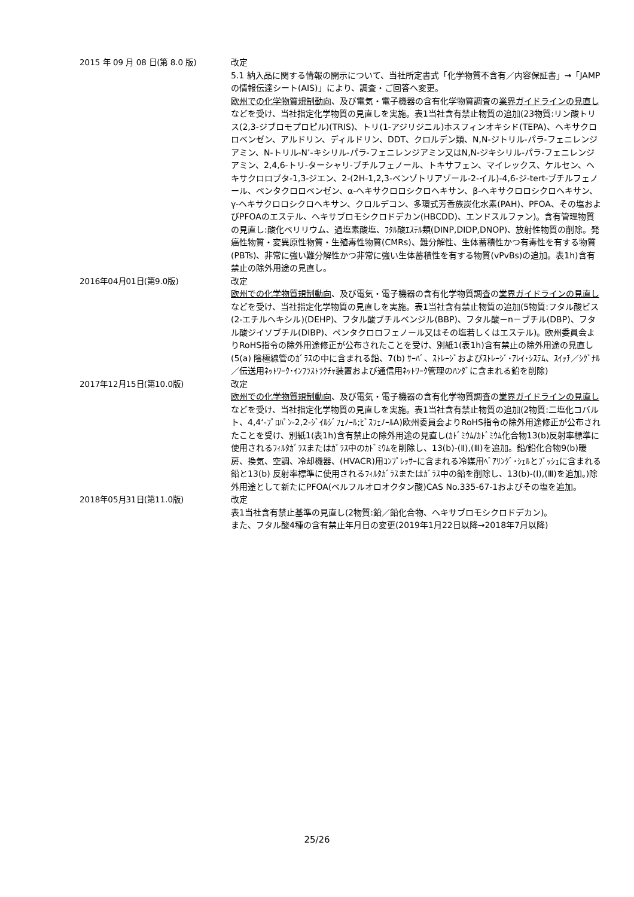2015 年 09 月 08 日(第 8.0 版)
改定
5.1 納入品に関する情報の開示について、当社所定書式「化学物質不含有／内容保証書」→「JAMP の情報伝達シート(AIS)」により、調査・ご回答へ変更。
欧州での化学物質規制動向、及び電気・電子機器の含有化学物質調査の業界ガイドラインの見直しなどを受け、当社指定化学物質の見直しを実施。表1当社含有禁止物質の追加(23物質:リン酸トリス(2,3-ジブロモプロピル)(TRIS)、トリ(1-アジリジニル)ホスフィンオキシド(TEPA)、ヘキサクロロベンゼン、アルドリン、ディルドリン、DDT、クロルデン類、N,N-ジトリル-パラ-フェニレンジアミン、N-トリル-N’-キシリル-パラ-フェニレンジアミン又はN,N-ジキシリル-パラ-フェニレンジアミン、2,4,6-トリ-ターシャリ-ブチルフェノール、トキサフェン、マイレックス、ケルセン、ヘキサクロロブタ-1,3-ジエン、2-(2H-1,2,3-ベンゾトリアゾール-2-イル)-4,6-ジ-tert-ブチルフェノール、ペンタクロロベンゼン、α-ヘキサクロロシクロヘキサン、β-ヘキサクロロシクロヘキサン、γ-ヘキサクロロシクロヘキサン、クロルデコン、多環式芳香族炭化水素(PAH)、PFOA、その塩およびPFOAのエステル、ヘキサブロモシクロドデカン(HBCDD)、エンドスルファン)。含有管理物質の見直し:酸化ベリリウム、過塩素酸塩、ﾌﾀﾙ酸ｴｽﾃﾙ類(DINP,DIDP,DNOP)、放射性物質の削除。発癌性物質・変異原性物質・生殖毒性物質(CMRs)、難分解性、生体蓄積性かつ有毒性を有する物質(PBTs)、非常に強い難分解性かつ非常に強い生体蓄積性を有する物質(vPvBs)の追加。表1h)含有禁止の除外用途の見直し。
2016年04月01日(第9.0版)
改定
欧州での化学物質規制動向、及び電気・電子機器の含有化学物質調査の業界ガイドラインの見直しなどを受け、当社指定化学物質の見直しを実施。表1当社含有禁止物質の追加(5物質:フタル酸ビス(2-エチルヘキシル)(DEHP)、フタル酸ブチルベンジル(BBP)、フタル酸－n－ブチル(DBP)、フタル酸ジイソブチル(DIBP)、ペンタクロロフェノール又はその塩若しくはエステル)。欧州委員会よりRoHS指令の除外用途修正が公布されたことを受け、別紙1(表1h)含有禁止の除外用途の見直し(5(a) 陰極線管のｶﾞﾗｽの中に含まれる鉛、7(b) ｻｰﾊﾞ、ｽﾄﾚｰｼﾞおよびｽﾄﾚｰｼﾞ･ｱﾚｲ･ｼｽﾃﾑ、ｽｲｯﾁ／ｼｸﾞﾅﾙ／伝送用ﾈｯﾄﾜｰｸ･ｲﾝﾌﾗｽﾄﾗｸﾁｬ装置および通信用ﾈｯﾄﾜｰｸ管理のﾊﾝﾀﾞに含まれる鉛を削除)
2017年12月15日(第10.0版)
改定
欧州での化学物質規制動向、及び電気・電子機器の含有化学物質調査の業界ガイドラインの見直しなどを受け、当社指定化学物質の見直しを実施。表1当社含有禁止物質の追加(2物質:二塩化コバルト、4,4‘-ﾌﾟﾛﾊﾟﾝ-2,2-ｼﾞｲﾙｼﾞﾌｪﾉｰﾙ;ﾋﾞｽﾌｪﾉｰﾙA)欧州委員会よりRoHS指令の除外用途修正が公布されたことを受け、別紙1(表1h)含有禁止の除外用途の見直し(ｶﾄﾞﾐｳﾑ/ｶﾄﾞﾐｳﾑ化合物13(b)反射率標準に使用されるﾌｨﾙﾀｶﾞﾗｽまたはｶﾞﾗｽ中のｶﾄﾞﾐｳﾑを削除し、13(b)-(Ⅱ),(Ⅲ)を追加。鉛/鉛化合物9(b)暖房、換気、空調、冷却機器、(HVACR)用ｺﾝﾌﾟﾚｯｻｰに含まれる冷媒用ﾍﾞｱﾘﾝｸﾞ･ｼｪﾙとﾌﾞｯｼｭに含まれる鉛と13(b) 反射率標準に使用されるﾌｨﾙﾀｶﾞﾗｽまたはｶﾞﾗｽ中の鉛を削除し、13(b)-(Ⅰ),(Ⅲ)を追加。)除外用途として新たにPFOA(ペルフルオロオクタン酸)CAS No.335-67-1およびその塩を追加。
2018年05月31日(第11.0版)
改定
表1当社含有禁止基準の見直し(2物質:鉛／鉛化合物、ヘキサブロモシクロドデカン)。
また、フタル酸4種の含有禁止年月日の変更(2019年1月22日以降→2018年7月以降)
25/26